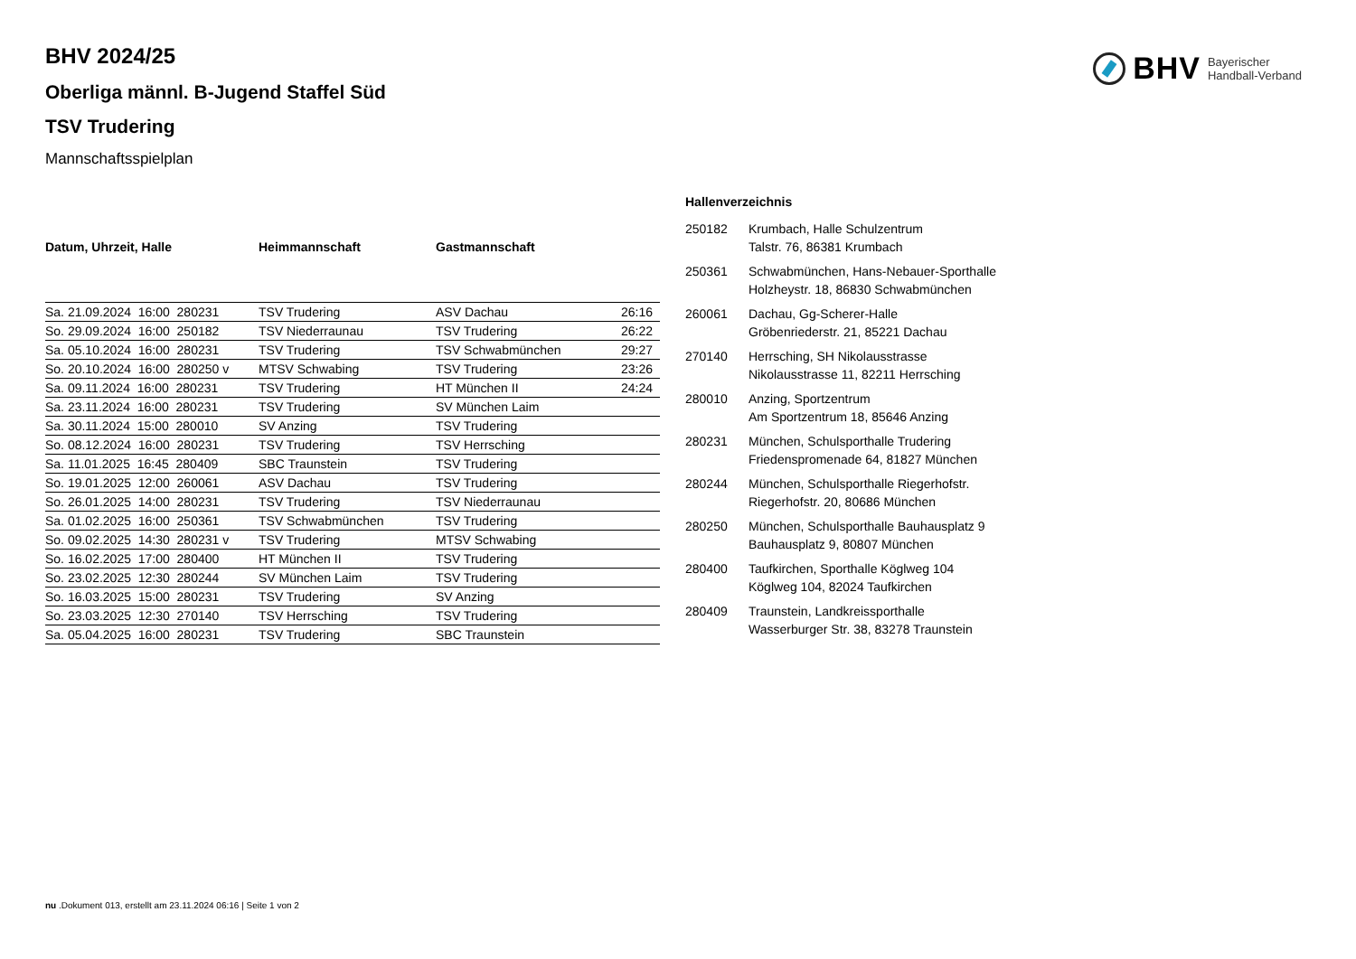BHV Bayerischer
Handball-Verband
BHV 2024/25
Oberliga männl. B-Jugend Staffel Süd
TSV Trudering
Mannschaftsspielplan
| Datum, Uhrzeit, Halle | Heimmannschaft | Gastmannschaft | |
| --- | --- | --- | --- |
| Sa. 21.09.2024 16:00 280231 | TSV Trudering | ASV Dachau | 26:16 |
| So. 29.09.2024 16:00 250182 | TSV Niederraunau | TSV Trudering | 26:22 |
| Sa. 05.10.2024 16:00 280231 | TSV Trudering | TSV Schwabmünchen | 29:27 |
| So. 20.10.2024 16:00 280250 v | MTSV Schwabing | TSV Trudering | 23:26 |
| Sa. 09.11.2024 16:00 280231 | TSV Trudering | HT München II | 24:24 |
| Sa. 23.11.2024 16:00 280231 | TSV Trudering | SV München Laim | |
| Sa. 30.11.2024 15:00 280010 | SV Anzing | TSV Trudering | |
| So. 08.12.2024 16:00 280231 | TSV Trudering | TSV Herrsching | |
| Sa. 11.01.2025 16:45 280409 | SBC Traunstein | TSV Trudering | |
| So. 19.01.2025 12:00 260061 | ASV Dachau | TSV Trudering | |
| So. 26.01.2025 14:00 280231 | TSV Trudering | TSV Niederraunau | |
| Sa. 01.02.2025 16:00 250361 | TSV Schwabmünchen | TSV Trudering | |
| So. 09.02.2025 14:30 280231 v | TSV Trudering | MTSV Schwabing | |
| So. 16.02.2025 17:00 280400 | HT München II | TSV Trudering | |
| So. 23.02.2025 12:30 280244 | SV München Laim | TSV Trudering | |
| So. 16.03.2025 15:00 280231 | TSV Trudering | SV Anzing | |
| So. 23.03.2025 12:30 270140 | TSV Herrsching | TSV Trudering | |
| Sa. 05.04.2025 16:00 280231 | TSV Trudering | SBC Traunstein | |
Hallenverzeichnis
| 250182 | Krumbach, Halle Schulzentrum Talstr. 76, 86381 Krumbach |
| 250361 | Schwabmünchen, Hans-Nebauer-Sporthalle Holzheystr. 18, 86830 Schwabmünchen |
| 260061 | Dachau, Gg-Scherer-Halle Gröbenriederstr. 21, 85221 Dachau |
| 270140 | Herrsching, SH Nikolausstrasse Nikolausstrasse 11, 82211 Herrsching |
| 280010 | Anzing, Sportzentrum Am Sportzentrum 18, 85646 Anzing |
| 280231 | München, Schulsporthalle Trudering Friedenspromenade 64, 81827 München |
| 280244 | München, Schulsporthalle Riegerhofstr. Riegerhofstr. 20, 80686 München |
| 280250 | München, Schulsporthalle Bauhausplatz 9 Bauhausplatz 9, 80807 München |
| 280400 | Taufkirchen, Sporthalle Köglweg 104 Köglweg 104, 82024 Taufkirchen |
| 280409 | Traunstein, Landkreissporthalle Wasserburger Str. 38, 83278 Traunstein |
nu .Dokument 013, erstellt am 23.11.2024 06:16 | Seite 1 von 2